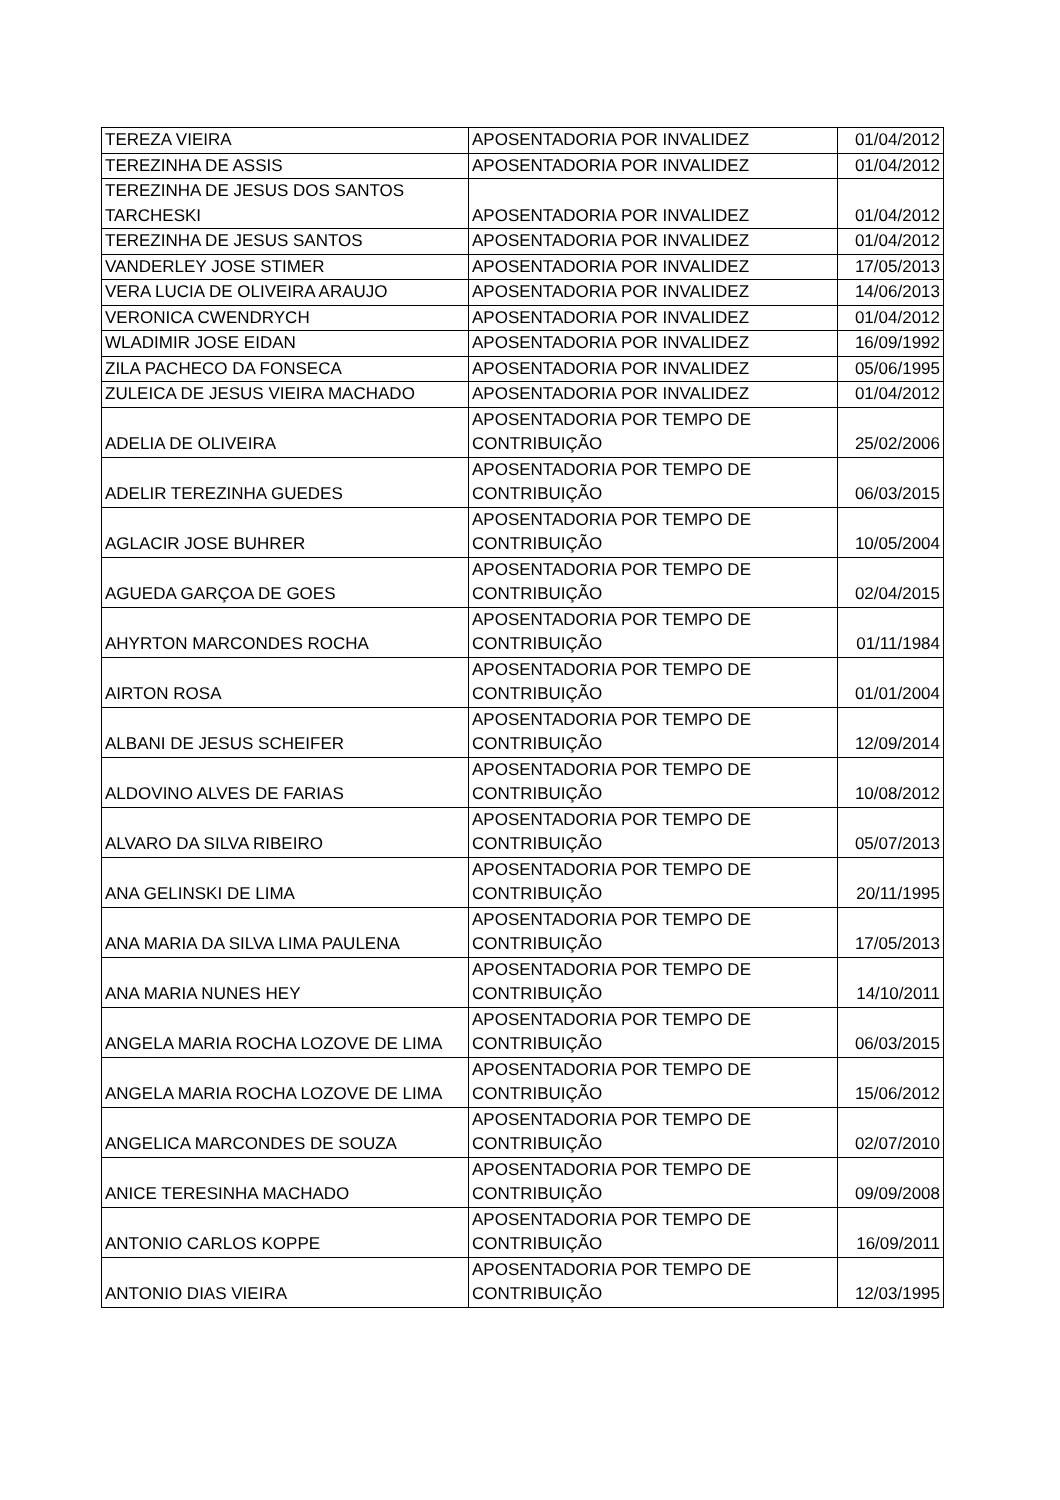| TEREZA VIEIRA | APOSENTADORIA POR INVALIDEZ | 01/04/2012 |
| TEREZINHA DE ASSIS | APOSENTADORIA POR INVALIDEZ | 01/04/2012 |
| TEREZINHA DE JESUS DOS SANTOS TARCHESKI | APOSENTADORIA POR INVALIDEZ | 01/04/2012 |
| TEREZINHA DE JESUS SANTOS | APOSENTADORIA POR INVALIDEZ | 01/04/2012 |
| VANDERLEY JOSE STIMER | APOSENTADORIA POR INVALIDEZ | 17/05/2013 |
| VERA LUCIA DE OLIVEIRA ARAUJO | APOSENTADORIA POR INVALIDEZ | 14/06/2013 |
| VERONICA CWENDRYCH | APOSENTADORIA POR INVALIDEZ | 01/04/2012 |
| WLADIMIR JOSE EIDAN | APOSENTADORIA POR INVALIDEZ | 16/09/1992 |
| ZILA PACHECO DA FONSECA | APOSENTADORIA POR INVALIDEZ | 05/06/1995 |
| ZULEICA DE JESUS VIEIRA MACHADO | APOSENTADORIA POR INVALIDEZ | 01/04/2012 |
| ADELIA DE OLIVEIRA | APOSENTADORIA POR TEMPO DE CONTRIBUIÇÃO | 25/02/2006 |
| ADELIR TEREZINHA GUEDES | APOSENTADORIA POR TEMPO DE CONTRIBUIÇÃO | 06/03/2015 |
| AGLACIR JOSE BUHRER | APOSENTADORIA POR TEMPO DE CONTRIBUIÇÃO | 10/05/2004 |
| AGUEDA GARÇOA DE GOES | APOSENTADORIA POR TEMPO DE CONTRIBUIÇÃO | 02/04/2015 |
| AHYRTON MARCONDES ROCHA | APOSENTADORIA POR TEMPO DE CONTRIBUIÇÃO | 01/11/1984 |
| AIRTON ROSA | APOSENTADORIA POR TEMPO DE CONTRIBUIÇÃO | 01/01/2004 |
| ALBANI DE JESUS SCHEIFER | APOSENTADORIA POR TEMPO DE CONTRIBUIÇÃO | 12/09/2014 |
| ALDOVINO ALVES DE FARIAS | APOSENTADORIA POR TEMPO DE CONTRIBUIÇÃO | 10/08/2012 |
| ALVARO DA SILVA RIBEIRO | APOSENTADORIA POR TEMPO DE CONTRIBUIÇÃO | 05/07/2013 |
| ANA GELINSKI DE LIMA | APOSENTADORIA POR TEMPO DE CONTRIBUIÇÃO | 20/11/1995 |
| ANA MARIA DA SILVA LIMA PAULENA | APOSENTADORIA POR TEMPO DE CONTRIBUIÇÃO | 17/05/2013 |
| ANA MARIA NUNES HEY | APOSENTADORIA POR TEMPO DE CONTRIBUIÇÃO | 14/10/2011 |
| ANGELA MARIA ROCHA LOZOVE DE LIMA | APOSENTADORIA POR TEMPO DE CONTRIBUIÇÃO | 06/03/2015 |
| ANGELA MARIA ROCHA LOZOVE DE LIMA | APOSENTADORIA POR TEMPO DE CONTRIBUIÇÃO | 15/06/2012 |
| ANGELICA MARCONDES DE SOUZA | APOSENTADORIA POR TEMPO DE CONTRIBUIÇÃO | 02/07/2010 |
| ANICE TERESINHA MACHADO | APOSENTADORIA POR TEMPO DE CONTRIBUIÇÃO | 09/09/2008 |
| ANTONIO CARLOS KOPPE | APOSENTADORIA POR TEMPO DE CONTRIBUIÇÃO | 16/09/2011 |
| ANTONIO DIAS VIEIRA | APOSENTADORIA POR TEMPO DE CONTRIBUIÇÃO | 12/03/1995 |